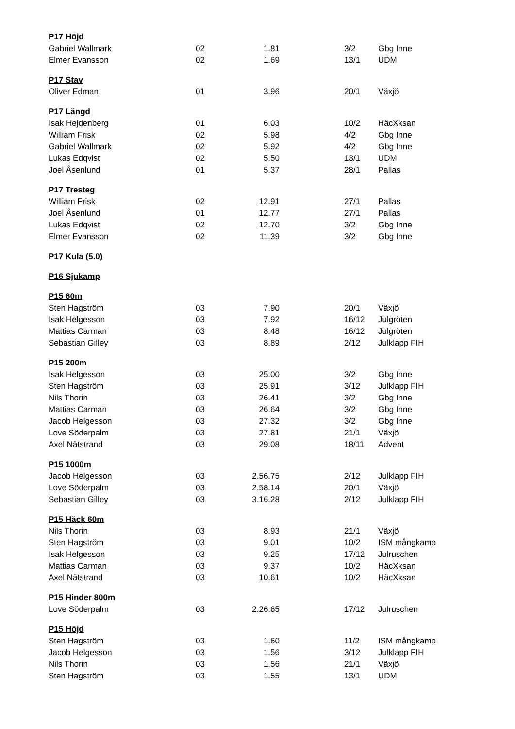| P17 Höjd | | | | | |
| --- | --- | --- | --- | --- | --- |
| Gabriel Wallmark | 02 | 1.81 | | 3/2 | Gbg Inne |
| Elmer Evansson | 02 | 1.69 | | 13/1 | UDM |
| P17 Stav | | | | | |
| Oliver Edman | 01 | 3.96 | | 20/1 | Växjö |
| P17 Längd | | | | | |
| Isak Hejdenberg | 01 | 6.03 | | 10/2 | HäcXksan |
| William Frisk | 02 | 5.98 | | 4/2 | Gbg Inne |
| Gabriel Wallmark | 02 | 5.92 | | 4/2 | Gbg Inne |
| Lukas Edqvist | 02 | 5.50 | | 13/1 | UDM |
| Joel Åsenlund | 01 | 5.37 | | 28/1 | Pallas |
| P17 Tresteg | | | | | |
| William Frisk | 02 | 12.91 | | 27/1 | Pallas |
| Joel Åsenlund | 01 | 12.77 | | 27/1 | Pallas |
| Lukas Edqvist | 02 | 12.70 | | 3/2 | Gbg Inne |
| Elmer Evansson | 02 | 11.39 | | 3/2 | Gbg Inne |
| P17 Kula (5.0) | | | | | |
| P16 Sjukamp | | | | | |
| P15 60m | | | | | |
| Sten Hagström | 03 | 7.90 | | 20/1 | Växjö |
| Isak Helgesson | 03 | 7.92 | | 16/12 | Julgröten |
| Mattias Carman | 03 | 8.48 | | 16/12 | Julgröten |
| Sebastian Gilley | 03 | 8.89 | | 2/12 | Julklapp FIH |
| P15 200m | | | | | |
| Isak Helgesson | 03 | 25.00 | | 3/2 | Gbg Inne |
| Sten Hagström | 03 | 25.91 | | 3/12 | Julklapp FIH |
| Nils Thorin | 03 | 26.41 | | 3/2 | Gbg Inne |
| Mattias Carman | 03 | 26.64 | | 3/2 | Gbg Inne |
| Jacob Helgesson | 03 | 27.32 | | 3/2 | Gbg Inne |
| Love Söderpalm | 03 | 27.81 | | 21/1 | Växjö |
| Axel Nätstrand | 03 | 29.08 | | 18/11 | Advent |
| P15 1000m | | | | | |
| Jacob Helgesson | 03 | 2.56.75 | | 2/12 | Julklapp FIH |
| Love Söderpalm | 03 | 2.58.14 | | 20/1 | Växjö |
| Sebastian Gilley | 03 | 3.16.28 | | 2/12 | Julklapp FIH |
| P15 Häck 60m | | | | | |
| Nils Thorin | 03 | 8.93 | | 21/1 | Växjö |
| Sten Hagström | 03 | 9.01 | | 10/2 | ISM mångkamp |
| Isak Helgesson | 03 | 9.25 | | 17/12 | Julruschen |
| Mattias Carman | 03 | 9.37 | | 10/2 | HäcXksan |
| Axel Nätstrand | 03 | 10.61 | | 10/2 | HäcXksan |
| P15 Hinder 800m | | | | | |
| Love Söderpalm | 03 | 2.26.65 | | 17/12 | Julruschen |
| P15 Höjd | | | | | |
| Sten Hagström | 03 | 1.60 | | 11/2 | ISM mångkamp |
| Jacob Helgesson | 03 | 1.56 | | 3/12 | Julklapp FIH |
| Nils Thorin | 03 | 1.56 | | 21/1 | Växjö |
| Sten Hagström | 03 | 1.55 | | 13/1 | UDM |